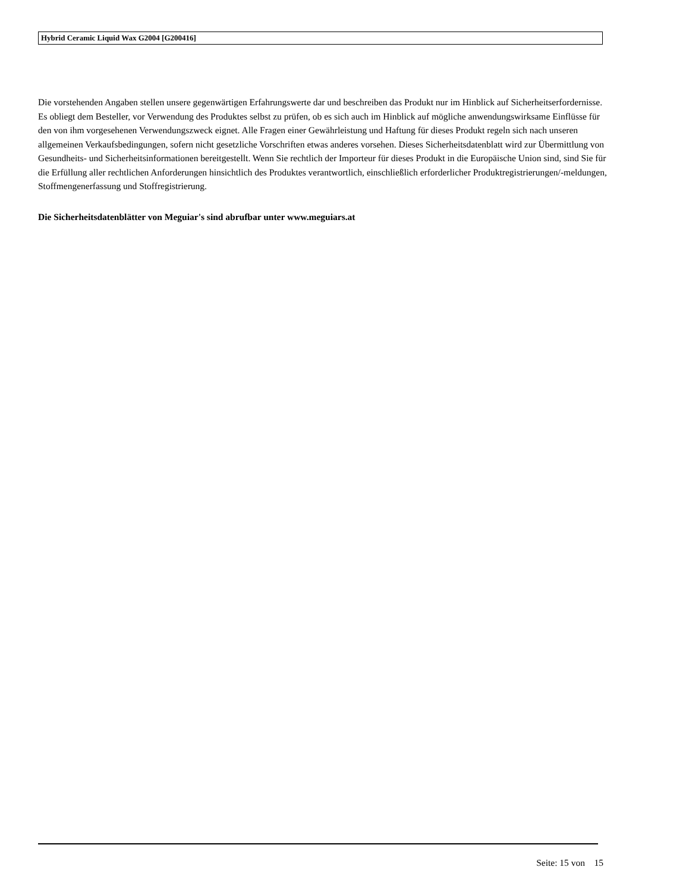Hybrid Ceramic Liquid Wax G2004 [G200416]
Die vorstehenden Angaben stellen unsere gegenwärtigen Erfahrungswerte dar und beschreiben das Produkt nur im Hinblick auf Sicherheitserfordernisse. Es obliegt dem Besteller, vor Verwendung des Produktes selbst zu prüfen, ob es sich auch im Hinblick auf mögliche anwendungswirksame Einflüsse für den von ihm vorgesehenen Verwendungszweck eignet. Alle Fragen einer Gewährleistung und Haftung für dieses Produkt regeln sich nach unseren allgemeinen Verkaufsbedingungen, sofern nicht gesetzliche Vorschriften etwas anderes vorsehen. Dieses Sicherheitsdatenblatt wird zur Übermittlung von Gesundheits- und Sicherheitsinformationen bereitgestellt. Wenn Sie rechtlich der Importeur für dieses Produkt in die Europäische Union sind, sind Sie für die Erfüllung aller rechtlichen Anforderungen hinsichtlich des Produktes verantwortlich, einschließlich erforderlicher Produktregistrierungen/-meldungen, Stoffmengenerfassung und Stoffregistrierung.
Die Sicherheitsdatenblätter von Meguiar's sind abrufbar unter www.meguiars.at
Seite: 15 von 15